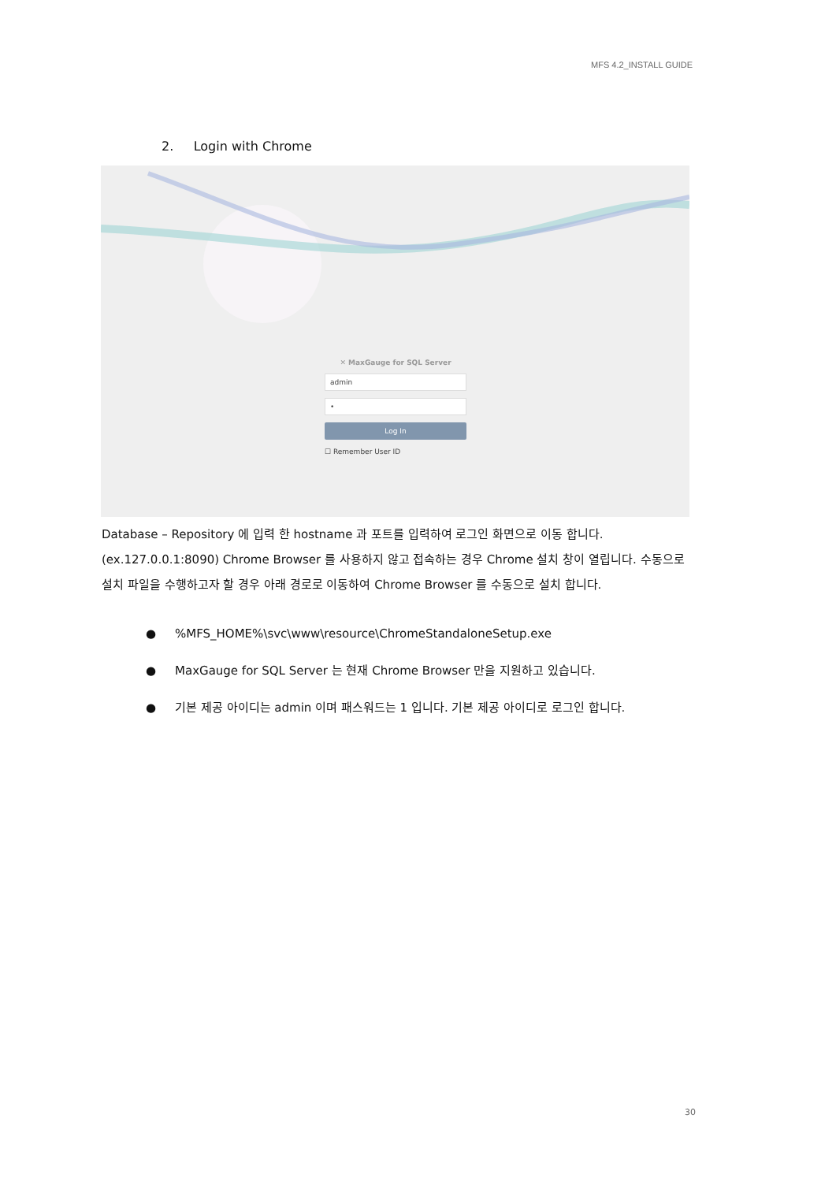MFS 4.2_INSTALL GUIDE
2. Login with Chrome
✕ MaxGauge for SQL Server
admin
•
Log In
☐ Remember User ID
Database – Repository 에 입력 한 hostname 과 포트를 입력하여 로그인 화면으로 이동 합니다. (ex.127.0.0.1:8090) Chrome Browser 를 사용하지 않고 접속하는 경우 Chrome 설치 창이 열립니다. 수동으로 설치 파일을 수행하고자 할 경우 아래 경로로 이동하여 Chrome Browser 를 수동으로 설치 합니다.
●%MFS_HOME%\svc\www\resource\ChromeStandaloneSetup.exe
● MaxGauge for SQL Server 는 현재 Chrome Browser 만을 지원하고 있습니다.
● 기본 제공 아이디는 admin 이며 패스워드는 1 입니다. 기본 제공 아이디로 로그인 합니다.
30